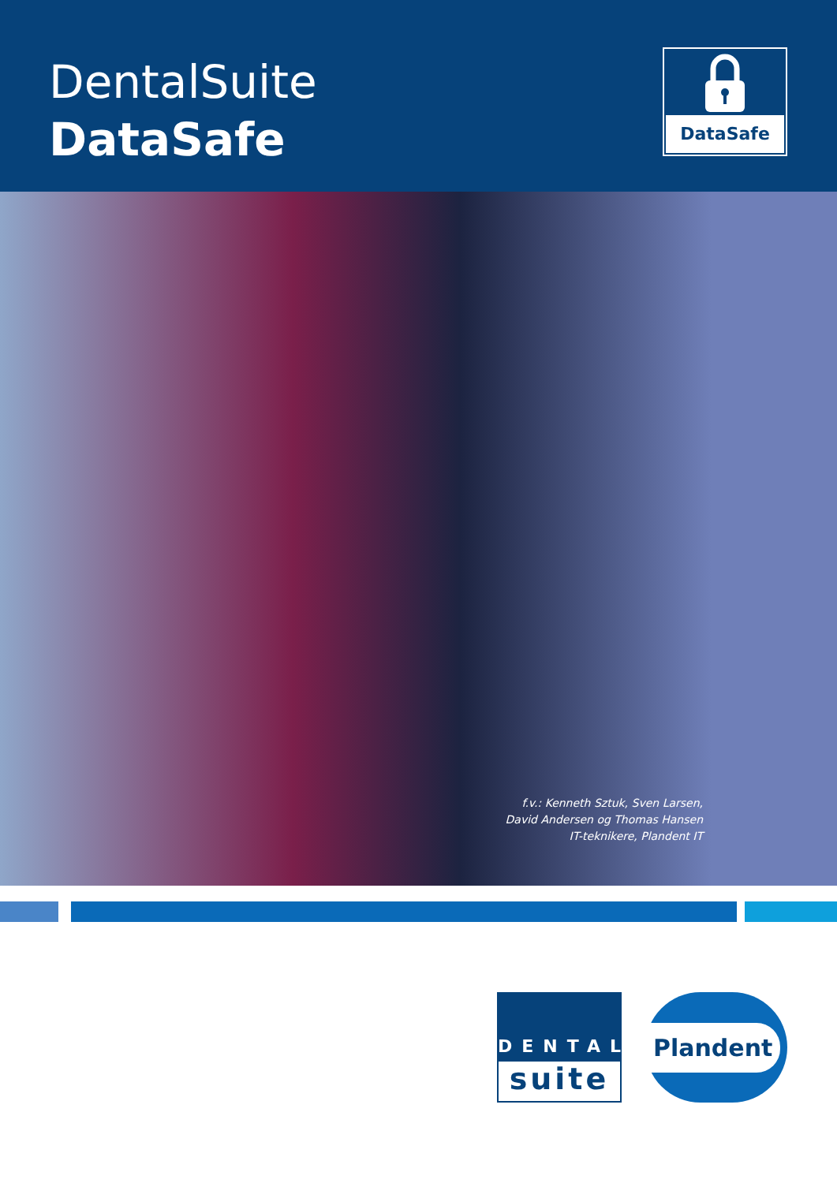DentalSuite
DataSafe
DataSafe
f.v.: Kenneth Sztuk, Sven Larsen,
David Andersen og Thomas Hansen
IT-teknikere, Plandent IT
DENTAL
suite
Plandent